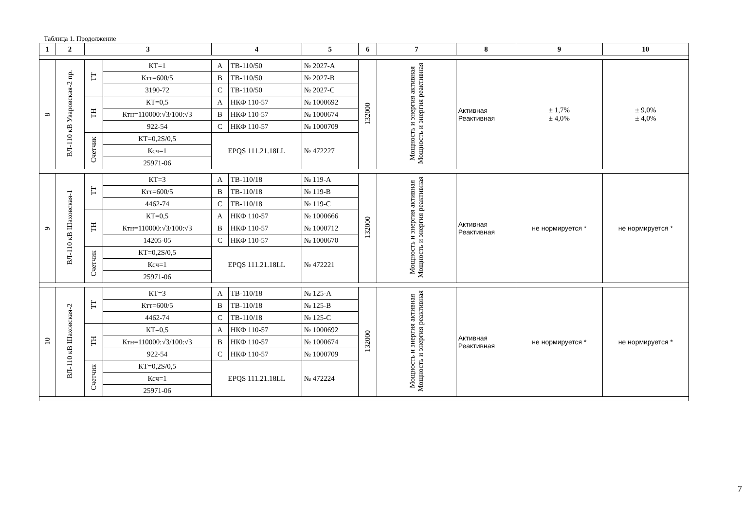Таблица 1. Продолжение
| 1 | 2 | 3 | | 4 | | 5 | 6 | 7 | 8 | 9 | 10 |
| --- | --- | --- | --- | --- | --- | --- | --- | --- | --- | --- | --- |
| 8 | ВЛ-110 кВ Уваровская-2 пр. | ТТ | КТ=1 | A | ТВ-110/50 | № 2027-А | 132000 | Мощность и энергия активная Мощность и энергия реактивная | Активная Реактивная | ± 1,7% ± 4,0% | ± 9,0% ± 4,0% |
| | | | Ктт=600/5 | B | ТВ-110/50 | № 2027-В | | | | | |
| | | | 3190-72 | C | ТВ-110/50 | № 2027-С | | | | | |
| | | ТН | КТ=0,5 | A | НКФ 110-57 | № 1000692 | | | | | |
| | | | Ктн=110000:√3/100:√3 | B | НКФ 110-57 | № 1000674 | | | | | |
| | | | 922-54 | C | НКФ 110-57 | № 1000709 | | | | | |
| | | Счетчик | КТ=0,2S/0,5 | EPQS 111.21.18LL | | № 472227 | | | | | |
| | | | Ксч=1 | | | | | | | | |
| | | | 25971-06 | | | | | | | | |
| 9 | ВЛ-110 кВ Шаховская-1 | ТТ | КТ=3 | A | ТВ-110/18 | № 119-А | 132000 | Мощность и энергия активная Мощность и энергия реактивная | Активная Реактивная | не нормируется * | не нормируется * |
| | | | Ктт=600/5 | B | ТВ-110/18 | № 119-В | | | | | |
| | | | 4462-74 | C | ТВ-110/18 | № 119-С | | | | | |
| | | ТН | КТ=0,5 | A | НКФ 110-57 | № 1000666 | | | | | |
| | | | Ктн=110000:√3/100:√3 | B | НКФ 110-57 | № 1000712 | | | | | |
| | | | 14205-05 | C | НКФ 110-57 | № 1000670 | | | | | |
| | | Счетчик | КТ=0,2S/0,5 | EPQS 111.21.18LL | | № 472221 | | | | | |
| | | | Ксч=1 | | | | | | | | |
| | | | 25971-06 | | | | | | | | |
| 10 | ВЛ-110 кВ Шаховская-2 | ТТ | КТ=3 | A | ТВ-110/18 | № 125-А | 132000 | Мощность и энергия активная Мощность и энергия реактивная | Активная Реактивная | не нормируется * | не нормируется * |
| | | | Ктт=600/5 | B | ТВ-110/18 | № 125-В | | | | | |
| | | | 4462-74 | C | ТВ-110/18 | № 125-С | | | | | |
| | | ТН | КТ=0,5 | A | НКФ 110-57 | № 1000692 | | | | | |
| | | | Ктн=110000:√3/100:√3 | B | НКФ 110-57 | № 1000674 | | | | | |
| | | | 922-54 | C | НКФ 110-57 | № 1000709 | | | | | |
| | | Счетчик | КТ=0,2S/0,5 | EPQS 111.21.18LL | | № 472224 | | | | | |
| | | | Ксч=1 | | | | | | | | |
| | | | 25971-06 | | | | | | | | |
7